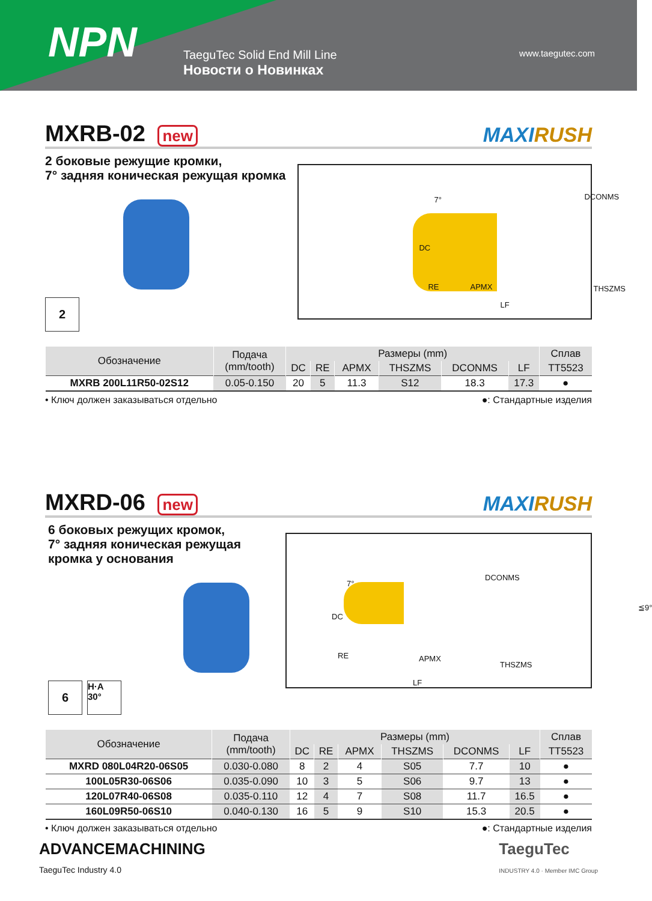NPN
TaeguTec Solid End Mill Line
Новости о Новинках
www.taegutec.com
MXRB-02 new
MAXIRUSH
2 боковые режущие кромки,
7° задняя коническая режущая кромка
2
7° DCONMS
DC
RE APMX THSZMS
LF
| Обозначение | Подача (mm/tooth) | Размеры (mm) | | | | | | Сплав |
| --- | --- | --- | --- | --- | --- | --- | --- | --- |
| | | DC | RE | APMX | THSZMS | DCONMS | LF | TT5523 |
| MXRB 200L11R50-02S12 | 0.05-0.150 | 20 | 5 | 11.3 | S12 | 18.3 | 17.3 | ● |
• Ключ должен заказываться отдельно ●: Стандартные изделия
MXRD-06 new
MAXIRUSH
6 боковых режущих кромок,
7° задняя коническая режущая
кромка у основания
6
H·A
30°
7°
DCONMS
DC
RE APMX
THSZMS
LF
≦9°
| Обозначение | Подача (mm/tooth) | Размеры (mm) | | | | | | Сплав |
| --- | --- | --- | --- | --- | --- | --- | --- | --- |
| | | DC | RE | APMX | THSZMS | DCONMS | LF | TT5523 |
| MXRD 080L04R20-06S05 | 0.030-0.080 | 8 | 2 | 4 | S05 | 7.7 | 10 | ● |
| 100L05R30-06S06 | 0.035-0.090 | 10 | 3 | 5 | S06 | 9.7 | 13 | ● |
| 120L07R40-06S08 | 0.035-0.110 | 12 | 4 | 7 | S08 | 11.7 | 16.5 | ● |
| 160L09R50-06S10 | 0.040-0.130 | 16 | 5 | 9 | S10 | 15.3 | 20.5 | ● |
• Ключ должен заказываться отдельно ●: Стандартные изделия
ADVANCEMACHINING
TaeguTec Industry 4.0
TaeguTec
INDUSTRY 4.0 · Member IMC Group